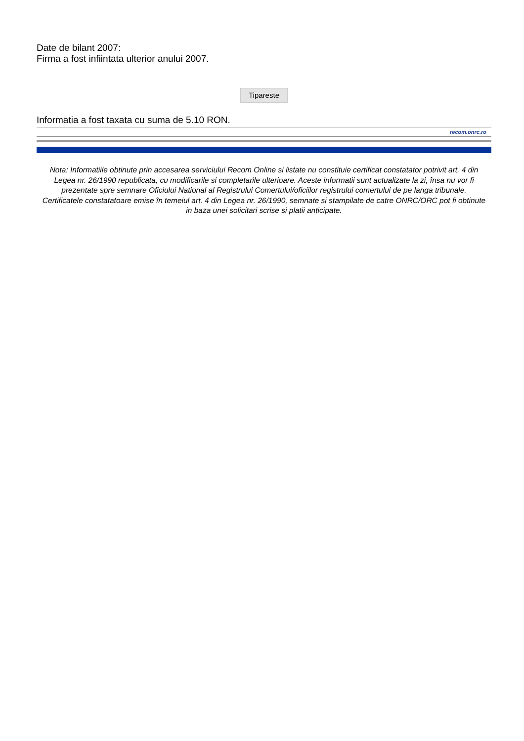Date de bilant 2007:
Firma a fost infiintata ulterior anului 2007.
Tipareste
Informatia a fost taxata cu suma de 5.10 RON.
recom.onrc.ro
Nota: Informatiile obtinute prin accesarea serviciului Recom Online si listate nu constituie certificat constatator potrivit art. 4 din Legea nr. 26/1990 republicata, cu modificarile si completarile ulterioare. Aceste informatii sunt actualizate la zi, însa nu vor fi prezentate spre semnare Oficiului National al Registrului Comertului/oficiilor registrului comertului de pe langa tribunale. Certificatele constatatoare emise în temeiul art. 4 din Legea nr. 26/1990, semnate si stampilate de catre ONRC/ORC pot fi obtinute in baza unei solicitari scrise si platii anticipate.